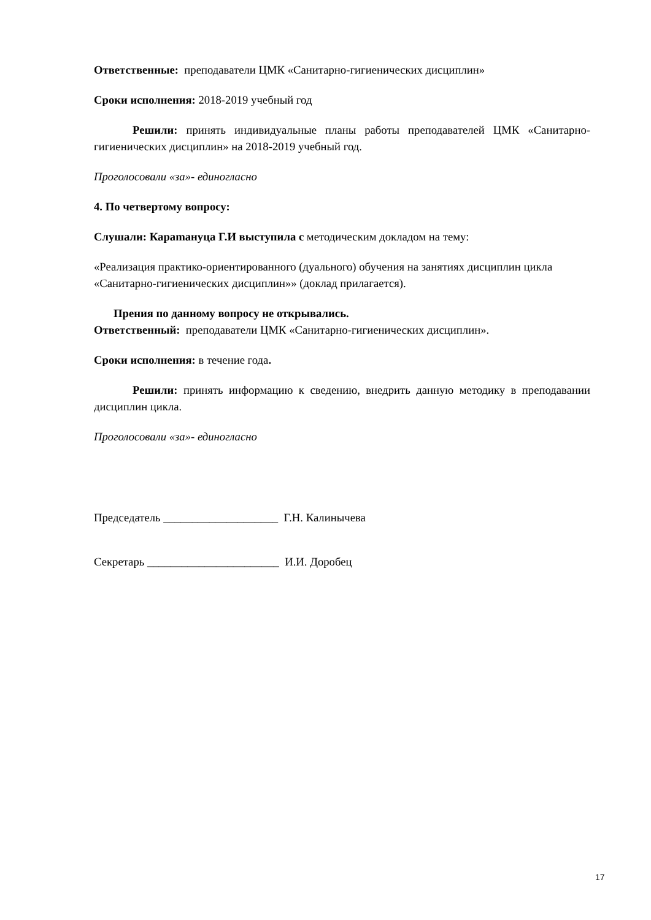Ответственные: преподаватели ЦМК «Санитарно-гигиенических дисциплин»
Сроки исполнения: 2018-2019 учебный год
Решили: принять индивидуальные планы работы преподавателей ЦМК «Санитарно-гигиенических дисциплин» на 2018-2019 учебный год.
Проголосовали «за»- единогласно
4. По четвертому вопросу:
Слушали: Караmануца Г.И выступила с методическим докладом на тему:
«Реализация практико-ориентированного (дуального) обучения на занятиях дисциплин цикла «Санитарно-гигиенических дисциплин»» (доклад прилагается).
Прения по данному вопросу не открывались.
Ответственный: преподаватели ЦМК «Санитарно-гигиенических дисциплин».
Сроки исполнения: в течение года.
Решили: принять информацию к сведению, внедрить данную методику в преподавании дисциплин цикла.
Проголосовали «за»- единогласно
Председатель ____________________ Г.Н. Калинычева
Секретарь _______________________ И.И. Доробец
17